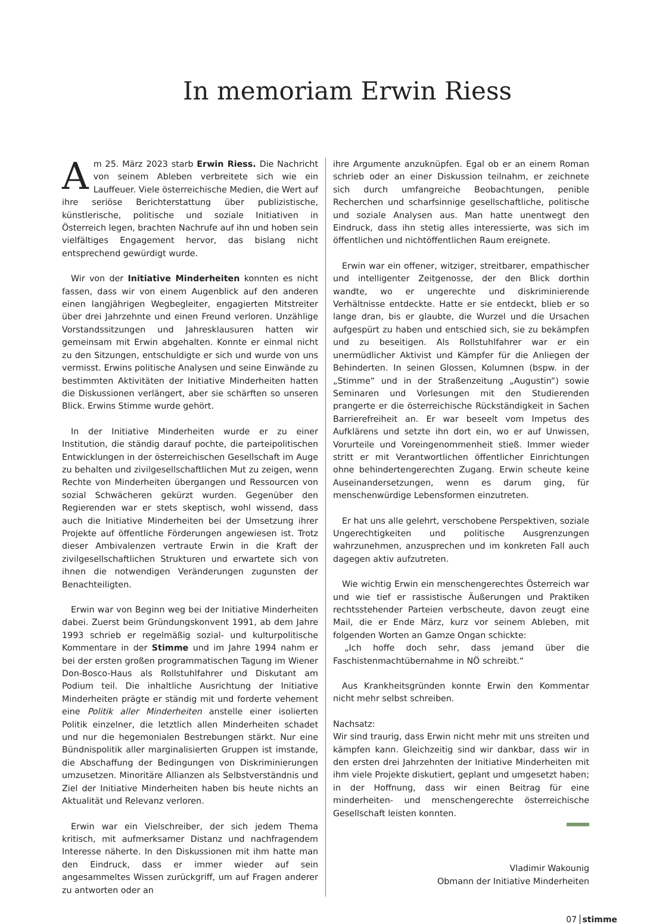In memoriam Erwin Riess
Am 25. März 2023 starb Erwin Riess. Die Nachricht von seinem Ableben verbreitete sich wie ein Lauffeuer. Viele österreichische Medien, die Wert auf ihre seriöse Berichterstattung über publizistische, künstlerische, politische und soziale Initiativen in Österreich legen, brachten Nachrufe auf ihn und hoben sein vielfältiges Engagement hervor, das bislang nicht entsprechend gewürdigt wurde.
Wir von der Initiative Minderheiten konnten es nicht fassen, dass wir von einem Augenblick auf den anderen einen langjährigen Wegbegleiter, engagierten Mitstreiter über drei Jahrzehnte und einen Freund verloren. Unzählige Vorstandssitzungen und Jahresklausuren hatten wir gemeinsam mit Erwin abgehalten. Konnte er einmal nicht zu den Sitzungen, entschuldigte er sich und wurde von uns vermisst. Erwins politische Analysen und seine Einwände zu bestimmten Aktivitäten der Initiative Minderheiten hatten die Diskussionen verlängert, aber sie schärften so unseren Blick. Erwins Stimme wurde gehört.
In der Initiative Minderheiten wurde er zu einer Institution, die ständig darauf pochte, die parteipolitischen Entwicklungen in der österreichischen Gesellschaft im Auge zu behalten und zivilgesellschaftlichen Mut zu zeigen, wenn Rechte von Minderheiten übergangen und Ressourcen von sozial Schwächeren gekürzt wurden. Gegenüber den Regierenden war er stets skeptisch, wohl wissend, dass auch die Initiative Minderheiten bei der Umsetzung ihrer Projekte auf öffentliche Förderungen angewiesen ist. Trotz dieser Ambivalenzen vertraute Erwin in die Kraft der zivilgesellschaftlichen Strukturen und erwartete sich von ihnen die notwendigen Veränderungen zugunsten der Benachteiligten.
Erwin war von Beginn weg bei der Initiative Minderheiten dabei. Zuerst beim Gründungskonvent 1991, ab dem Jahre 1993 schrieb er regelmäßig sozial- und kulturpolitische Kommentare in der Stimme und im Jahre 1994 nahm er bei der ersten großen programmatischen Tagung im Wiener Don-Bosco-Haus als Rollstuhlfahrer und Diskutant am Podium teil. Die inhaltliche Ausrichtung der Initiative Minderheiten prägte er ständig mit und forderte vehement eine Politik aller Minderheiten anstelle einer isolierten Politik einzelner, die letztlich allen Minderheiten schadet und nur die hegemonialen Bestrebungen stärkt. Nur eine Bündnispolitik aller marginalisierten Gruppen ist imstande, die Abschaffung der Bedingungen von Diskriminierungen umzusetzen. Minoritäre Allianzen als Selbstverständnis und Ziel der Initiative Minderheiten haben bis heute nichts an Aktualität und Relevanz verloren.
Erwin war ein Vielschreiber, der sich jedem Thema kritisch, mit aufmerksamer Distanz und nachfragendem Interesse näherte. In den Diskussionen mit ihm hatte man den Eindruck, dass er immer wieder auf sein angesammeltes Wissen zurückgriff, um auf Fragen anderer zu antworten oder an
ihre Argumente anzuknüpfen. Egal ob er an einem Roman schrieb oder an einer Diskussion teilnahm, er zeichnete sich durch umfangreiche Beobachtungen, penible Recherchen und scharfsinnige gesellschaftliche, politische und soziale Analysen aus. Man hatte unentwegt den Eindruck, dass ihn stetig alles interessierte, was sich im öffentlichen und nichtöffentlichen Raum ereignete.
Erwin war ein offener, witziger, streitbarer, empathischer und intelligenter Zeitgenosse, der den Blick dorthin wandte, wo er ungerechte und diskriminierende Verhältnisse entdeckte. Hatte er sie entdeckt, blieb er so lange dran, bis er glaubte, die Wurzel und die Ursachen aufgespürt zu haben und entschied sich, sie zu bekämpfen und zu beseitigen. Als Rollstuhlfahrer war er ein unermüdlicher Aktivist und Kämpfer für die Anliegen der Behinderten. In seinen Glossen, Kolumnen (bspw. in der „Stimme“ und in der Straßenzeitung „Augustin“) sowie Seminaren und Vorlesungen mit den Studierenden prangerte er die österreichische Rückständigkeit in Sachen Barrierefreiheit an. Er war beseelt vom Impetus des Aufklärens und setzte ihn dort ein, wo er auf Unwissen, Vorurteile und Voreingenommenheit stieß. Immer wieder stritt er mit Verantwortlichen öffentlicher Einrichtungen ohne behindertengerechten Zugang. Erwin scheute keine Auseinandersetzungen, wenn es darum ging, für menschenwürdige Lebensformen einzutreten.
Er hat uns alle gelehrt, verschobene Perspektiven, soziale Ungerechtigkeiten und politische Ausgrenzungen wahrzunehmen, anzusprechen und im konkreten Fall auch dagegen aktiv aufzutreten.
Wie wichtig Erwin ein menschengerechtes Österreich war und wie tief er rassistische Äußerungen und Praktiken rechtsstehender Parteien verbscheute, davon zeugt eine Mail, die er Ende März, kurz vor seinem Ableben, mit folgenden Worten an Gamze Ongan schickte:
„Ich hoffe doch sehr, dass jemand über die Faschistenmachtübernahme in NÖ schreibt.“
Aus Krankheitsgründen konnte Erwin den Kommentar nicht mehr selbst schreiben.
Nachsatz:
Wir sind traurig, dass Erwin nicht mehr mit uns streiten und kämpfen kann. Gleichzeitig sind wir dankbar, dass wir in den ersten drei Jahrzehnten der Initiative Minderheiten mit ihm viele Projekte diskutiert, geplant und umgesetzt haben; in der Hoffnung, dass wir einen Beitrag für eine minderheiten- und menschengerechte österreichische Gesellschaft leisten konnten.
Vladimir Wakounig
Obmann der Initiative Minderheiten
07 stimme